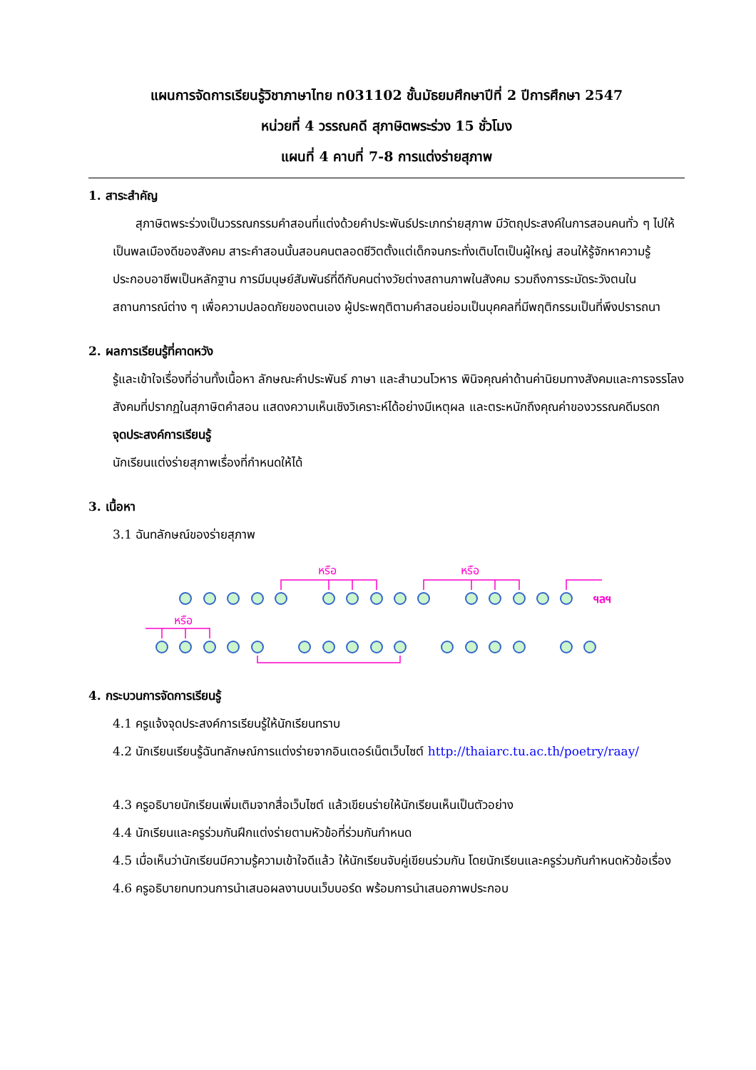แผนการจัดการเรียนรู้วิชาภาษาไทย ท031102 ชั้นมัธยมศึกษาปีที่ 2 ปีการศึกษา 2547
หน่วยที่ 4 วรรณคดี สุภาษิตพระร่วง 15 ชั่วโมง
แผนที่ 4 คาบที่ 7-8 การแต่งร่ายสุภาพ
1. สาระสำคัญ
สุภาษิตพระร่วงเป็นวรรณกรรมคำสอนที่แต่งด้วยคำประพันธ์ประเภทร่ายสุภาพ มีวัตถุประสงค์ในการสอนคนทั่ว ๆ ไปให้เป็นพลเมืองดีของสังคม สาระคำสอนนั้นสอนคนตลอดชีวิตตั้งแต่เด็กจนกระทั่งเติบโตเป็นผู้ใหญ่ สอนให้รู้จักหาความรู้ ประกอบอาชีพเป็นหลักฐาน การมีมนุษย์สัมพันธ์ที่ดีกับคนต่างวัยต่างสถานภาพในสังคม รวมถึงการระมัดระวังตนในสถานการณ์ต่าง ๆ เพื่อความปลอดภัยของตนเอง ผู้ประพฤติตามคำสอนย่อมเป็นบุคคลที่มีพฤติกรรมเป็นที่พึงปรารถนา
2. ผลการเรียนรู้ที่คาดหวัง
รู้และเข้าใจเรื่องที่อ่านทั้งเนื้อหา ลักษณะคำประพันธ์ ภาษา และสำนวนโวหาร พินิจคุณค่าด้านค่านิยมทางสังคมและการจรรโลงสังคมที่ปรากฏในสุภาษิตคำสอน แสดงความเห็นเชิงวิเคราะห์ได้อย่างมีเหตุผล และตระหนักถึงคุณค่าของวรรณคดีมรดก
จุดประสงค์การเรียนรู้
นักเรียนแต่งร่ายสุภาพเรื่องที่กำหนดให้ได้
3. เนื้อหา
3.1 ฉันทลักษณ์ของร่ายสุภาพ
หรือ
หรือ
หรือ
ฯลฯ
4. กระบวนการจัดการเรียนรู้
4.1 ครูแจ้งจุดประสงค์การเรียนรู้ให้นักเรียนทราบ
4.2 นักเรียนเรียนรู้ฉันทลักษณ์การแต่งร่ายจากอินเตอร์เน็ตเว็บไซต์ http://thaiarc.tu.ac.th/poetry/raay/
4.3 ครูอธิบายนักเรียนเพิ่มเติมจากสื่อเว็บไซต์ แล้วเขียนร่ายให้นักเรียนเห็นเป็นตัวอย่าง
4.4 นักเรียนและครูร่วมกันฝึกแต่งร่ายตามหัวข้อที่ร่วมกันกำหนด
4.5 เมื่อเห็นว่านักเรียนมีความรู้ความเข้าใจดีแล้ว ให้นักเรียนจับคู่เขียนร่วมกัน โดยนักเรียนและครูร่วมกันกำหนดหัวข้อเรื่อง
4.6 ครูอธิบายทบทวนการนำเสนอผลงานบนเว็บบอร์ด พร้อมการนำเสนอภาพประกอบ